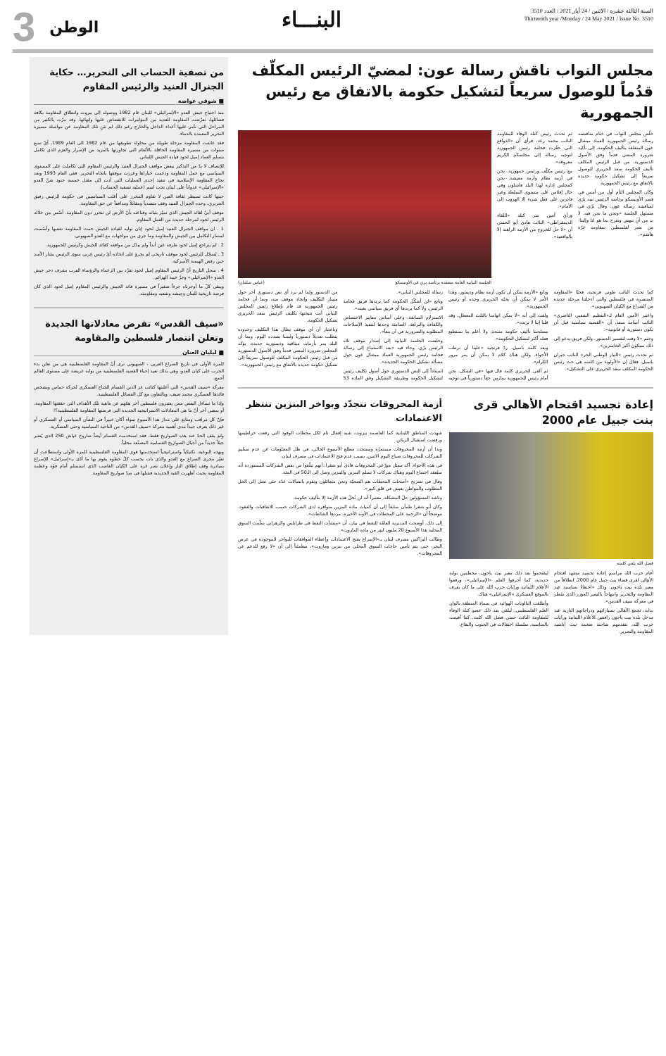3 الوطن
البنـــاء
السنة الثالثة عشرة / الاثنين / 24 أيار 2021 / العدد 3510
Thirteenth year /Monday / 24 May 2021 / Issue No. 3510
مجلس النواب ناقش رسالة عون: لمضيّ الرئيس المكلّف قدُماً للوصول سريعاً لتشكيل حكومة بالاتفاق مع رئيس الجمهورية
الجلسة النيابية العامة منعقدة برئاسة بري في الأونيسكو (عباس سلمان)
خلُص مجلس النواب في ختام مناقشته رسالة رئيس الجمهورية العماد ميشال عون المتعلقة بتأليف الحكومة، إلى تأكيد ضرورة المضي قدماً وفق الأصول الدستورية، من قبل الرئيس المكلف تأليف الحكومة سعد الحريري للوصول سريعاً إلى تشكيل حكومة جديدة بالاتفاق مع رئيس الجمهورية.
وكان المجلس التأم أول من أمس في قصر الأونيسكو برئاسة الرئيس نبيه برّي لمناقشة رسالة عون. وقال برّي في مستهل الجلسة «ونحن ما نحن فيه. لا بد من أن ننهض ونفرح بما هو لنا وإلينا: من نصر لفلسطين بمقاومة غزّة هاشم».
ثم تحدث رئيس كتلة الوفاء للمقاومة النائب محمد رعد، فرأى أن «الدوافع التي حفّزت فخامة رئيس الجمهورية لتوجيه رسالة إلى مجلسكم الكريم معروفة».
مع رئيس مكلّف ورئيس جمهورية. نحن في أزمة نظام وأزمة معيشة. نحن كمجلس إدارة لهذا البلد فاشلون وفي حال إفلاس على مستوى السلطة وغير قادرين على فعل شيء إلا الهروب إلى الأمام».
ورأى أمين سر كتلة «اللقاء الديمقراطي» النائب هادي أبو الحسن أن «لا حل للخروج من الأزمة الراهنة إلا بالواقعية».
كما تحدث النائب طوني فرنجية، فحيّا «المقاومة المنتصرة في فلسطين والتي أدخلتنا مرحلة جديدة من الصراع مع الكيان الصهيوني».
واعتبر الأمين العام لـ«التنظيم الشعبي الناصري» النائب أسامة سعد، أن «القضية سياسية قبل أن تكون دستورية أو قانونية».
وختم «لا وقت لتفسير الدستور، ولكن فريق يدعو إلى ذلك سيكون أكبر الخاسرين».
ثم تحدث رئيس «التيار الوطني الحر» النائب جبران باسيل، فقال إن «الأولوية من كلمته هي حث رئيس الحكومة المكلف سعد الحريري على التشكيل».
وتابع «الأزمة يمكن أن تكون أزمة نظام ودستور، وهذا الأمر لا يمكن أن يحله الحريري وحده أو رئيس الجمهورية».
ولفت إلى أنه «لا يمكن اتهامنا بالثلث المعطل، وقد قلنا إننا لا نريده».
مصلحتنا تأليف حكومة منتجة، ولا أعلم ما نستطيع فعله أكثر لتشكيل الحكومة».
وبعد كلمة باسيل، ردّ فرنجية «علينا أن نرطب الأجواء، ولكن هناك كلام لا يمكن أن يمر مرور الكرام».
ثم ألقى الحريري كلمة قال فيها «في الشكل، نحن أمام رئيس للجمهورية يمارس حقاً دستورياً في توجيه رسالة للمجلس النيابي».
وتابع «لن أشكّل الحكومة كما يريدها فريق فخامة الرئيس، ولا كما يريدها أي فريق سياسي بعينه».
الاستزلام السابقة، وعلى أساس معايير الاختصاص والكفاءة والنزاهة، الضامنة وحدها لتنفيذ الإصلاحات المطلوبة والضرورية في آن معاً».
وخلصت الجلسة النيابية إلى إصدار موقف تلاه الرئيس برّي، وجاء فيه «بعد الاستماع إلى رسالة فخامة رئيس الجمهورية العماد ميشال عون حول مسألة تشكيل الحكومة الجديدة».
استناداً إلى النص الدستوري حول أصول تكليف رئيس لتشكيل الحكومة وطريقة التشكيل وفق المادة 53 من الدستور ولما لم يرد أي نص دستوري آخر حول مسار التكليف واتخاذ موقف منه، وبما أن فخامة رئيس الجمهورية قد قام بإطلاع رئيس المجلس النيابي أنت نتيجتها تكليف الرئيس سعد الحريري تشكيل الحكومة.
وباعتبار أن أي موقف يطال هذا التكليف وحدوده يتطلب تعديلاً دستورياً ولسنا بصدده اليوم، وبما أن البلد يمر بأزمات ميثاقية ودستورية جديدة، يؤكد المجلس ضرورة المضي قدماً وفق الأصول الدستورية من قبل رئيس الحكومة المكلف للوصول سريعاً إلى تشكيل حكومة جديدة بالاتفاق مع رئيس الجمهورية».
إعادة تجسيد اقتحام الأهالي قرى بنت جبيل عام 2000
فضل الله يلقي كلمته
أقام حزب الله مراسم إعادة تجسيد مشهد اقتحام الأهالي لقرى قضاء بنت جبيل عام 2000، انطلاقاً من معبر بلدة بيت ياحون. وذلك «احتفاءً بمناسبة عيد المقاومة والتحرير وابتهاجاً بالنصر المؤزر الذي سُطر في معركة سيف القدس».
بداية، تجمع الأهالي بسياراتهم ودراجاتهم النارية عند مدخل بلدة بيت ياحون رافعين الأعلام اللبنانية ورايات حزب الله، تتقدمهم شاحنة ضخمة تبث أناشيد المقاومة والتحرير.
ليقتحموا بعد ذلك معبر بيت ياحون، محطمين بوابة حديدية، كما أحرقوا العلم «الإسرائيلي»، ورفعوا الأعلام اللبنانية ورايات حزب الله على ما كان يعرف بالموقع العسكري «الإسرائيلي» هناك.
وأطلقت البالونات الهوائية في سماء المنطقة بالوان العلم الفلسطيني، ليلقي بعد ذلك عضو كتلة الوفاء للمقاومة النائب حسن فضل الله كلمة. كما أقيمت بالمناسبة، سلسلة احتفالات في الجنوب والبقاع.
أزمة المحروقات تتجدّد وبواخر البنزين تنتظر الاعتمادات
شهدت المناطق اللبنانية كما العاصمة بيروت، شبه إقفال تام لكل محطات الوقود التي رفعت خراطيمها ورفضت استقبال الزبائن.
وبدا أن أزمة المحروقات مستمرّة وستتجدد مطلع الأسبوع الحالي، في ظل المعلومات عن عدم تسليم الشركات للمحروقات صباح اليوم الاثنين، بسبب عدم فتح الاعتمادات في مصرف لبنان.
في هذه الأجواء، أكد ممثل موزّعي المحروقات فادي أبو شقرا، أنهم تبلّغوا من بعض الشركات المستوردة أنه سيُعقد اجتماع اليوم وهناك شركات لا تسلم البنزين والبنزين وصل إلى الـ50 في المئة.
وقال في تصريح «أصحاب المحطات هم الضحيّة ونحن متفائلون ونقوم باتصالات عدّة حتى نصل إلى الحل المطلوب والمواطن يعيش في قلق كبير».
وناشد المسؤولين حلّ المشكلة، معتبراً أنه لن تُحلّ هذه الأزمة إلا بتأليف حكومة.
وكان أبو شقرا طمأن سابقاً إلى أن كميات مادة البنزين متوافرة لدى الشركات حسب الاتفاقيات والعقود، موضحاً أن «الزحمة على المحطات في الآونة الأخيرة، مردها الشائعات».
إلى ذلك، أوضحت المديرية العامّة للنفط في بيان، أن «منشآت النفط في طرابلس والزهراني سلّمت السوق المحلية هذا الأسبوع 20 مليون ليتر من مادة المازوت».
وطالب البراكس مصرف لبنان بـ«الإسراع بفتح الاعتمادات وإعطاء الموافقات للبواخر الموجودة في عرض البحر، حتى يتم تأمين حاجات السوق المحلي من بنزين ومازوت»، مطمئناً إلى أن «لا رفع للدعم عن المحروقات».
من تصفية الحساب الى التحرير… حكاية الجنرال العنيد والرئيس المقاوم
■ شوقي عواضة
منذ اجتياح جيش العدو «الإسرائيلي» للبنان عام 1982 ووصوله الى بيروت وانطلاق المقاومة بكافة فصائلها، تعرّضت المقاومة للعديد من المؤامرات للانقضاض عليها وإنهائها. وقد مرّت بالكثير من المراحل التي تآمر عليها أعداء الداخل والخارج رغم ذلك لم تثنِ تلك المقاومة عن مواصلة مسيرة التحرير المعمدة بالدماء.
فقد عاشت المقاومة مرحلة طويلة من محاولة تطويقها من عام 1982 الى العام 1989، أيّ سبع سنوات من مسيرة المقاومة الحافلة بالألغام التي تجاوزتها بالمزيد من الإصرار والعزم الذي تكامل بتسلم العماد إميل لحود قيادة الجيش اللبناني.
للإنصاف لا بدّ من التذكير ببعض مواقف الجنرال العنيد والرئيس المقاوم التي تكاملت على المستوى السياسي مع عمل المقاومة ودعمت خياراها وعززت موقفها باتجاه التحرير. ففي العام 1993 وبعد نجاح المقاومة الإسلامية في تنفيذ إحدى العمليات التي أدت الى مقتل خمسة جنود شنّ العدو «الإسرائيلي» عدواناً على لبنان تحت اسم (عملية تصفية الحساب).
حينها كانت تسيطر ثقافة العين لا تقاوم المخرز على أغلب السياسيين في حكومة الرئيس رفيق الحريري، وحده الجنرال العنيد وقف متصدياً ومقاتلاً ومدافعاً عن حق المقاومة.
موقف أبيّ لقائد الجيش الذي تميّز بثباته وقناعته بأنّ الأرض لن تتحرر دون المقاومة. أسّس من خلاله الرئيس لحود لمرحلة جديدة من العمل المقاوم.
1 . ان مواقف الجنرال العنيد إميل لحود إبان توليه لقيادة الجيش حمت المقاومة شعبها وأسّست لمسار التكامل بين الجيش والمقاومة وما جرى من مواجهات مع العدو الصهيوني.
2 . لم يتراجع إميل لحود طرفة عين أبداً ولم يبدّل من مواقفه كقائد للجيش وكرئيس للجمهورية.
3 . يُسجّل للرئيس لحود موقف تاريخي لم يجرؤ على اتخاذه أيّ رئيس عربي سوى الرئيس بشار الأسد حين رفض الهيمنة الأميركية.
4 . سجل التاريخ أنّ الرئيس المقاوم إميل لحود تفرّد بين الزعماء والرؤساء العرب بشرف دحر جيش العدو «الإسرائيلي» وجرّ خيبة الهزائم.
ويبقى كلّ ما أوجزناه جزءاً صغيراً في مسيرة قائد الجيش والرئيس المقاوم إميل لحود الذي كان فرصة تاريخية للبنان وجيشه وشعبه ومقاومته.
«سيف القدس» تفرض معادلاتها الجديدة وتعلن انتصار فلسطين والمقاومة
■ ليليان العنان
للمرة الأولى في تاريخ الصراع العربي - الصهيوني نرى أنّ المقاومة الفلسطينية هي من تعلن بدء الحرب على كيان العدو، وهي بذلك تعيد إحياء القضية الفلسطينية من بوابة عريضة على مستوى العالم أجمع.
معركة «سيف القدس» التي أعلنتها كتائب عز الدين القسام الجناح العسكري لحركة حماس ويشخص قائدها العسكري محمد ضيف، وبالتعاون مع كل الفصائل الفلسطينية.
وإذا ما تساءل البعض ممن يعتبرون فلسطين آخر همّهم عن ماهية تلك الأهداف التي حققتها المقاومة، أو بمعنى آخر أنّ ما هي المعادلات الاستراتيجية الجديدة التي فرضتها المقاومة الفلسطينية؟!
فإنّ كل مراقب ومتابع على مدار هذا الأسبوع سواء أكان خبيراً في الشأن السياسي أو العسكري أو غير ذلك يعرف جيداً مدى أهمية معركة «سيف القدس» من الناحية السياسية وحتى العسكرية.
ولم يقف الحدّ عند هذه الصواريخ فقط، فقد استخدمت القسام أيضاً صاروخ عياش 250 الذي يُعتبر جيلاً جديداً من أجيال الصواريخ القسامية المصنّعة محلياً.
وبهذه النوعية، تكتيكياً واستراتيجياً استخدمتها قوى المقاومة الفلسطينية للمرة الأولى واستطاعت أن تغيّر مجرى الصراع مع العدو والذي بات يحسب كلّ خطوة يقوم بها ما أدّى بـ«إسرائيل» للإسراع بمبادرة وقف إطلاق النار وإعلان نصر غزة على الكيان الغاصب الذي استسلم أمام قوّة وعظمة المقاومة بحيث أظهرت القبة الحديدية فشلها في صدّ صواريخ المقاومة.